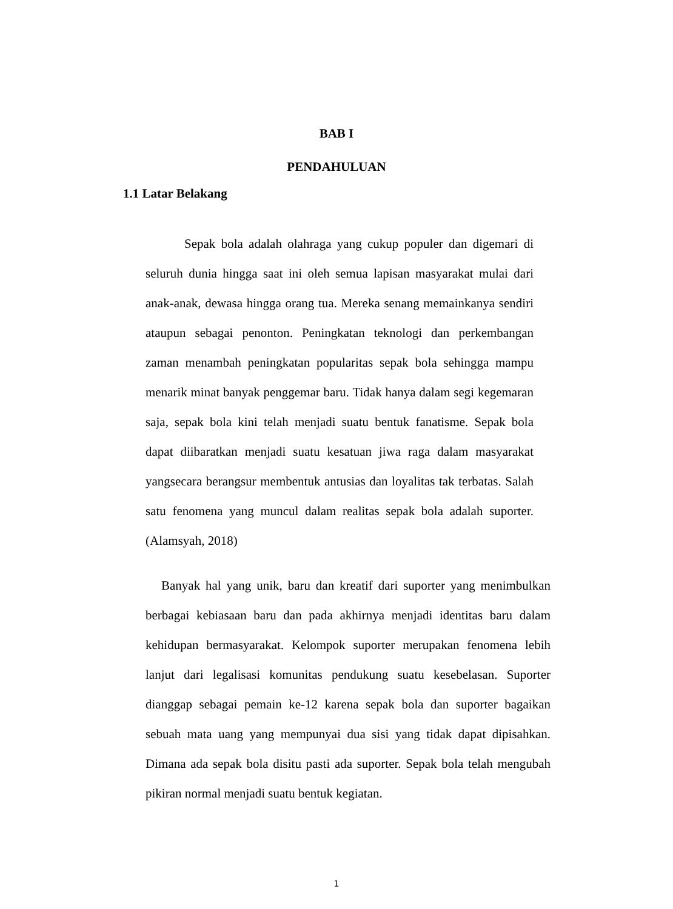BAB I
PENDAHULUAN
1.1 Latar Belakang
Sepak bola adalah olahraga yang cukup populer dan digemari di seluruh dunia hingga saat ini oleh semua lapisan masyarakat mulai dari anak-anak, dewasa hingga orang tua. Mereka senang memainkanya sendiri ataupun sebagai penonton. Peningkatan teknologi dan perkembangan zaman menambah peningkatan popularitas sepak bola sehingga mampu menarik minat banyak penggemar baru. Tidak hanya dalam segi kegemaran saja, sepak bola kini telah menjadi suatu bentuk fanatisme. Sepak bola dapat diibaratkan menjadi suatu kesatuan jiwa raga dalam masyarakat yangsecara berangsur membentuk antusias dan loyalitas tak terbatas. Salah satu fenomena yang muncul dalam realitas sepak bola adalah suporter. (Alamsyah, 2018)
Banyak hal yang unik, baru dan kreatif dari suporter yang menimbulkan berbagai kebiasaan baru dan pada akhirnya menjadi identitas baru dalam kehidupan bermasyarakat. Kelompok suporter merupakan fenomena lebih lanjut dari legalisasi komunitas pendukung suatu kesebelasan. Suporter dianggap sebagai pemain ke-12 karena sepak bola dan suporter bagaikan sebuah mata uang yang mempunyai dua sisi yang tidak dapat dipisahkan. Dimana ada sepak bola disitu pasti ada suporter. Sepak bola telah mengubah pikiran normal menjadi suatu bentuk kegiatan.
1